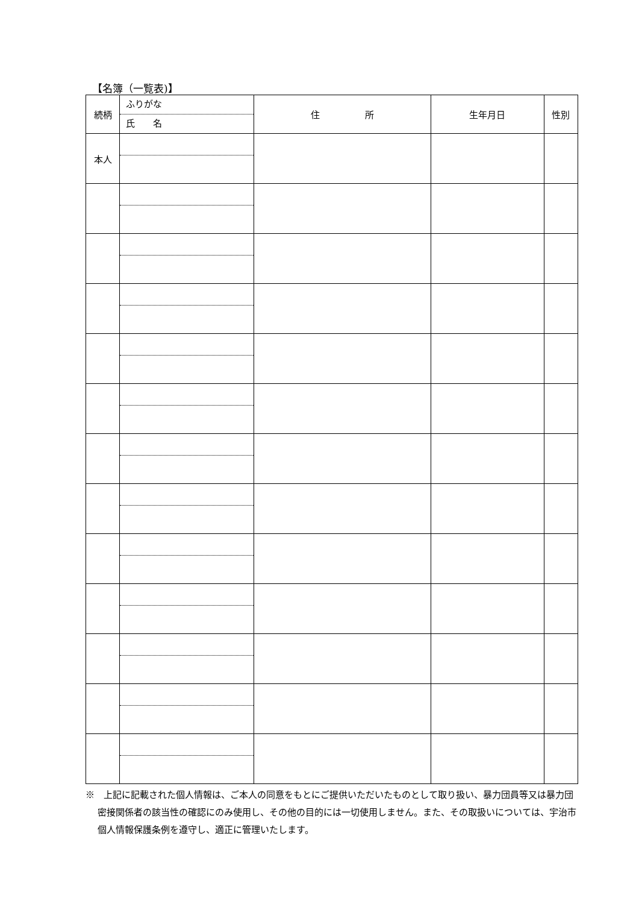【名簿（一覧表)】
| 続柄 | ふりがな 氏 名 | 住 所 | 生年月日 | 性別 |
| --- | --- | --- | --- | --- |
| 本人 | | | | |
※　上記に記載された個人情報は、ご本人の同意をもとにご提供いただいたものとして取り扱い、暴力団員等又は暴力団密接関係者の該当性の確認にのみ使用し、その他の目的には一切使用しません。また、その取扱いについては、宇治市個人情報保護条例を遵守し、適正に管理いたします。